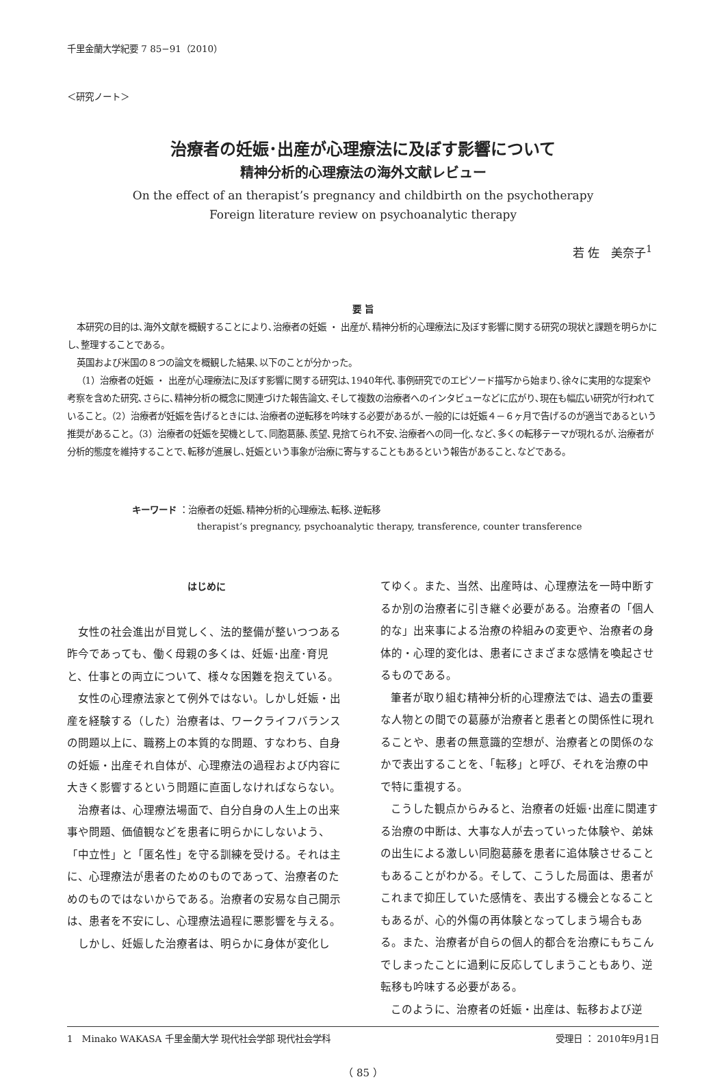千里金蘭大学紀要 7 85−91（2010）
＜研究ノート＞
治療者の妊娠･出産が心理療法に及ぼす影響について
精神分析的心理療法の海外文献レビュー
On the effect of an therapist’s pregnancy and childbirth on the psychotherapy
Foreign literature review on psychoanalytic therapy
若 佐　美奈子<sup>1</sup>
要 旨
本研究の目的は､海外文献を概観することにより､治療者の妊娠 ・ 出産が､精神分析的心理療法に及ぼす影響に関する研究の現状と課題を明らかにし､整理することである。
英国および米国の８つの論文を概観した結果､以下のことが分かった。
（1）治療者の妊娠 ・ 出産が心理療法に及ぼす影響に関する研究は､1940年代､事例研究でのエピソード描写から始まり､徐々に実用的な提案や考察を含めた研究､さらに､精神分析の概念に関連づけた報告論文､そして複数の治療者へのインタビューなどに広がり､現在も幅広い研究が行われていること。（2）治療者が妊娠を告げるときには､治療者の逆転移を吟味する必要があるが､一般的には妊娠４－６ヶ月で告げるのが適当であるという推奨があること。（3）治療者の妊娠を契機として､同胞葛藤､羨望､見捨てられ不安､治療者への同一化､など､多くの転移テーマが現れるが､治療者が分析的態度を維持することで､転移が進展し､妊娠という事象が治療に寄与することもあるという報告があること､などである。
キーワード ：治療者の妊娠､精神分析的心理療法､転移､逆転移
therapist’s pregnancy, psychoanalytic therapy, transference, counter transference
はじめに
女性の社会進出が目覚しく、法的整備が整いつつある昨今であっても、働く母親の多くは、妊娠･出産･育児と、仕事との両立について、様々な困難を抱えている。
女性の心理療法家とて例外ではない。しかし妊娠・出産を経験する（した）治療者は、ワークライフバランスの問題以上に、職務上の本質的な問題、すなわち、自身の妊娠・出産それ自体が、心理療法の過程および内容に大きく影響するという問題に直面しなければならない。
治療者は、心理療法場面で、自分自身の人生上の出来事や問題、価値観などを患者に明らかにしないよう、「中立性」と「匿名性」を守る訓練を受ける。それは主に、心理療法が患者のためのものであって、治療者のためのものではないからである。治療者の安易な自己開示は、患者を不安にし、心理療法過程に悪影響を与える。
しかし、妊娠した治療者は、明らかに身体が変化し
てゆく。また、当然、出産時は、心理療法を一時中断するか別の治療者に引き継ぐ必要がある。治療者の「個人的な」出来事による治療の枠組みの変更や、治療者の身体的・心理的変化は、患者にさまざまな感情を喚起させるものである。
筆者が取り組む精神分析的心理療法では、過去の重要な人物との間での葛藤が治療者と患者との関係性に現れることや、患者の無意識的空想が、治療者との関係のなかで表出することを、「転移」と呼び、それを治療の中で特に重視する。
こうした観点からみると、治療者の妊娠･出産に関連する治療の中断は、大事な人が去っていった体験や、弟妹の出生による激しい同胞葛藤を患者に追体験させることもあることがわかる。そして、こうした局面は、患者がこれまで抑圧していた感情を、表出する機会となることもあるが、心的外傷の再体験となってしまう場合もある。また、治療者が自らの個人的都合を治療にもちこんでしまったことに過剰に反応してしまうこともあり、逆転移も吟味する必要がある。
このように、治療者の妊娠・出産は、転移および逆
1　Minako WAKASA 千里金蘭大学 現代社会学部 現代社会学科 受理日 ： 2010年9月1日
（ 85 ）